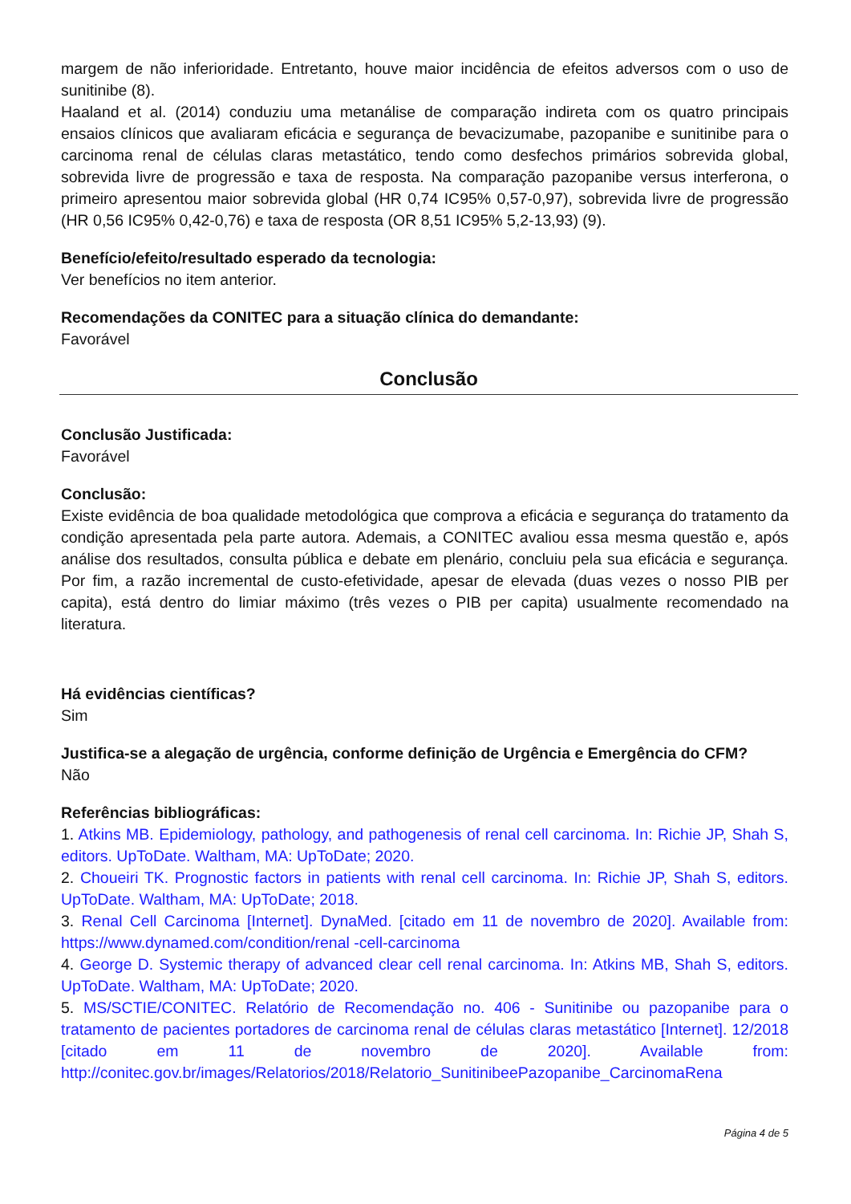margem de não inferioridade. Entretanto, houve maior incidência de efeitos adversos com o uso de sunitinibe (8).
Haaland et al. (2014) conduziu uma metanálise de comparação indireta com os quatro principais ensaios clínicos que avaliaram eficácia e segurança de bevacizumabe, pazopanibe e sunitinibe para o carcinoma renal de células claras metastático, tendo como desfechos primários sobrevida global, sobrevida livre de progressão e taxa de resposta. Na comparação pazopanibe versus interferona, o primeiro apresentou maior sobrevida global (HR 0,74 IC95% 0,57-0,97), sobrevida livre de progressão (HR 0,56 IC95% 0,42-0,76) e taxa de resposta (OR 8,51 IC95% 5,2-13,93) (9).
Benefício/efeito/resultado esperado da tecnologia:
Ver benefícios no item anterior.
Recomendações da CONITEC para a situação clínica do demandante:
Favorável
Conclusão
Conclusão Justificada:
Favorável
Conclusão:
Existe evidência de boa qualidade metodológica que comprova a eficácia e segurança do tratamento da condição apresentada pela parte autora. Ademais, a CONITEC avaliou essa mesma questão e, após análise dos resultados, consulta pública e debate em plenário, concluiu pela sua eficácia e segurança. Por fim, a razão incremental de custo-efetividade, apesar de elevada (duas vezes o nosso PIB per capita), está dentro do limiar máximo (três vezes o PIB per capita) usualmente recomendado na literatura.
Há evidências científicas?
Sim
Justifica-se a alegação de urgência, conforme definição de Urgência e Emergência do CFM?
Não
Referências bibliográficas:
1. Atkins MB. Epidemiology, pathology, and pathogenesis of renal cell carcinoma. In: Richie JP, Shah S, editors. UpToDate. Waltham, MA: UpToDate; 2020.
2. Choueiri TK. Prognostic factors in patients with renal cell carcinoma. In: Richie JP, Shah S, editors. UpToDate. Waltham, MA: UpToDate; 2018.
3. Renal Cell Carcinoma [Internet]. DynaMed. [citado em 11 de novembro de 2020]. Available from: https://www.dynamed.com/condition/renal -cell-carcinoma
4. George D. Systemic therapy of advanced clear cell renal carcinoma. In: Atkins MB, Shah S, editors. UpToDate. Waltham, MA: UpToDate; 2020.
5. MS/SCTIE/CONITEC. Relatório de Recomendação no. 406 - Sunitinibe ou pazopanibe para o tratamento de pacientes portadores de carcinoma renal de células claras metastático [Internet]. 12/2018 [citado em 11 de novembro de 2020]. Available from: http://conitec.gov.br/images/Relatorios/2018/Relatorio_SunitinibeePazopanibe_CarcinomaRena
Página 4 de 5